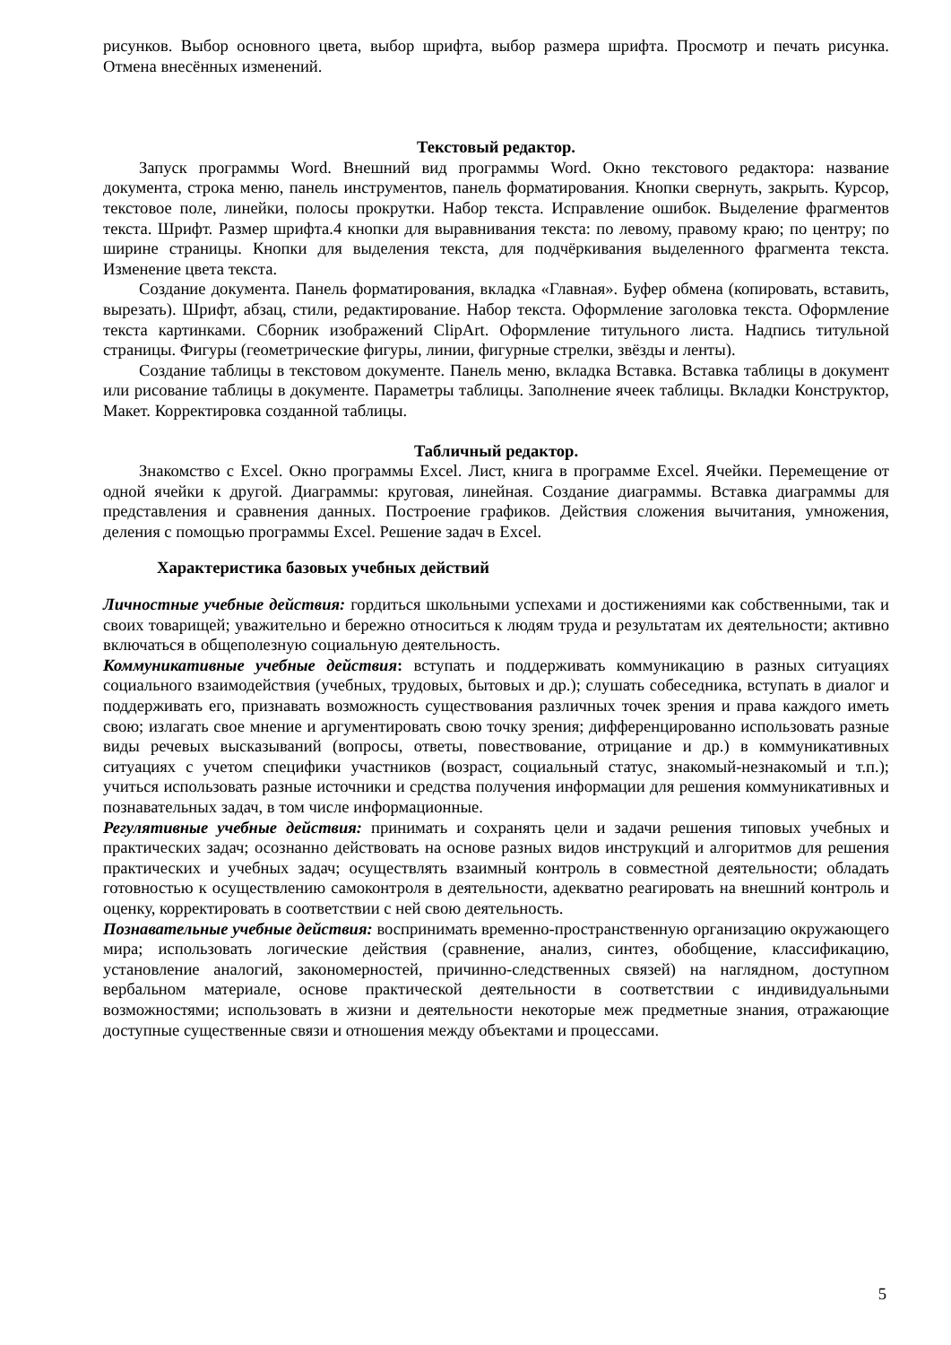рисунков. Выбор основного цвета, выбор шрифта, выбор размера шрифта. Просмотр и печать рисунка. Отмена внесённых изменений.
Текстовый редактор.
Запуск программы Word. Внешний вид программы Word. Окно текстового редактора: название документа, строка меню, панель инструментов, панель форматирования. Кнопки свернуть, закрыть. Курсор, текстовое поле, линейки, полосы прокрутки. Набор текста. Исправление ошибок. Выделение фрагментов текста. Шрифт. Размер шрифта.4 кнопки для выравнивания текста: по левому, правому краю; по центру; по ширине страницы. Кнопки для выделения текста, для подчёркивания выделенного фрагмента текста. Изменение цвета текста.
Создание документа. Панель форматирования, вкладка «Главная». Буфер обмена (копировать, вставить, вырезать). Шрифт, абзац, стили, редактирование. Набор текста. Оформление заголовка текста. Оформление текста картинками. Сборник изображений ClipArt. Оформление титульного листа. Надпись титульной страницы. Фигуры (геометрические фигуры, линии, фигурные стрелки, звёзды и ленты).
Создание таблицы в текстовом документе. Панель меню, вкладка Вставка. Вставка таблицы в документ или рисование таблицы в документе. Параметры таблицы. Заполнение ячеек таблицы. Вкладки Конструктор, Макет. Корректировка созданной таблицы.
Табличный редактор.
Знакомство с Excel. Окно программы Excel. Лист, книга в программе Excel. Ячейки. Перемещение от одной ячейки к другой. Диаграммы: круговая, линейная. Создание диаграммы. Вставка диаграммы для представления и сравнения данных. Построение графиков. Действия сложения вычитания, умножения, деления с помощью программы Excel. Решение задач в Excel.
Характеристика базовых учебных действий
Личностные учебные действия: гордиться школьными успехами и достижениями как собственными, так и своих товарищей; уважительно и бережно относиться к людям труда и результатам их деятельности; активно включаться в общеполезную социальную деятельность.
Коммуникативные учебные действия: вступать и поддерживать коммуникацию в разных ситуациях социального взаимодействия (учебных, трудовых, бытовых и др.); слушать собеседника, вступать в диалог и поддерживать его, признавать возможность существования различных точек зрения и права каждого иметь свою; излагать свое мнение и аргументировать свою точку зрения; дифференцированно использовать разные виды речевых высказываний (вопросы, ответы, повествование, отрицание и др.) в коммуникативных ситуациях с учетом специфики участников (возраст, социальный статус, знакомый-незнакомый и т.п.); учиться использовать разные источники и средства получения информации для решения коммуникативных и познавательных задач, в том числе информационные.
Регулятивные учебные действия: принимать и сохранять цели и задачи решения типовых учебных и практических задач; осознанно действовать на основе разных видов инструкций и алгоритмов для решения практических и учебных задач; осуществлять взаимный контроль в совместной деятельности; обладать готовностью к осуществлению самоконтроля в деятельности, адекватно реагировать на внешний контроль и оценку, корректировать в соответствии с ней свою деятельность.
Познавательные учебные действия: воспринимать временно-пространственную организацию окружающего мира; использовать логические действия (сравнение, анализ, синтез, обобщение, классификацию, установление аналогий, закономерностей, причинно-следственных связей) на наглядном, доступном вербальном материале, основе практической деятельности в соответствии с индивидуальными возможностями; использовать в жизни и деятельности некоторые меж предметные знания, отражающие доступные существенные связи и отношения между объектами и процессами.
5